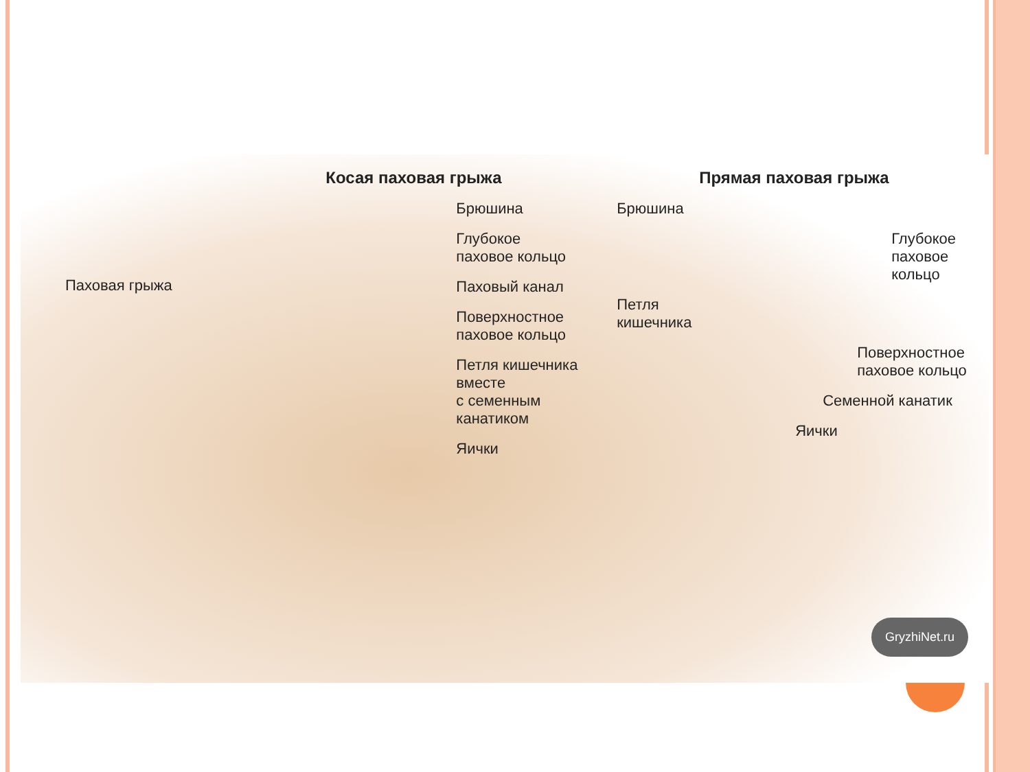Паховая грыжа
Косая паховая грыжа
Брюшина
Глубокое
паховое кольцо
Паховый канал
Поверхностное
паховое кольцо
Петля кишечника вместе
с семенным канатиком
Яички
Прямая паховая грыжа
Брюшина
Глубокое
паховое кольцо
Петля
кишечника
Поверхностное
паховое кольцо
Семенной канатик
Яички
GryzhiNet.ru